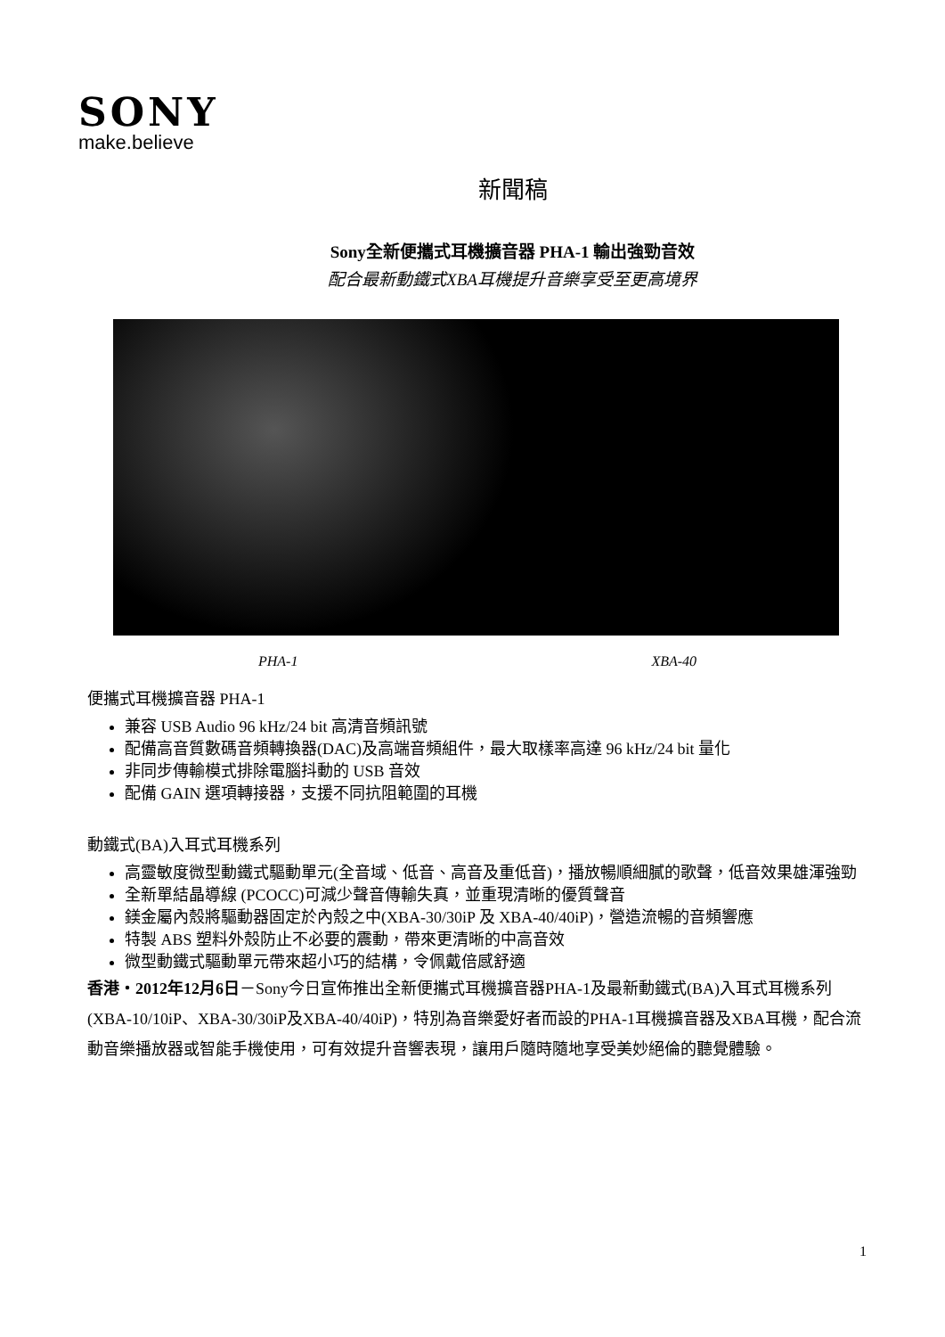SONY
make.believe
新聞稿
Sony全新便攜式耳機擴音器 PHA-1 輸出強勁音效
配合最新動鐵式XBA耳機提升音樂享受至更高境界
PHA-1 XBA-40
便攜式耳機擴音器 PHA-1
兼容 USB Audio 96 kHz/24 bit 高清音頻訊號
配備高音質數碼音頻轉換器(DAC)及高端音頻組件，最大取樣率高達 96 kHz/24 bit 量化
非同步傳輸模式排除電腦抖動的 USB 音效
配備 GAIN 選項轉接器，支援不同抗阻範圍的耳機
動鐵式(BA)入耳式耳機系列
高靈敏度微型動鐵式驅動單元(全音域、低音、高音及重低音)，播放暢順細膩的歌聲，低音效果雄渾強勁
全新單結晶導線 (PCOCC)可減少聲音傳輸失真，並重現清晰的優質聲音
鎂金屬內殼將驅動器固定於內殼之中(XBA-30/30iP 及 XBA-40/40iP)，營造流暢的音頻響應
特製 ABS 塑料外殼防止不必要的震動，帶來更清晰的中高音效
微型動鐵式驅動單元帶來超小巧的結構，令佩戴倍感舒適
香港・2012年12月6日－Sony今日宣佈推出全新便攜式耳機擴音器PHA-1及最新動鐵式(BA)入耳式耳機系列(XBA-10/10iP、XBA-30/30iP及XBA-40/40iP)，特別為音樂愛好者而設的PHA-1耳機擴音器及XBA耳機，配合流動音樂播放器或智能手機使用，可有效提升音響表現，讓用戶隨時隨地享受美妙絕倫的聽覺體驗。
1